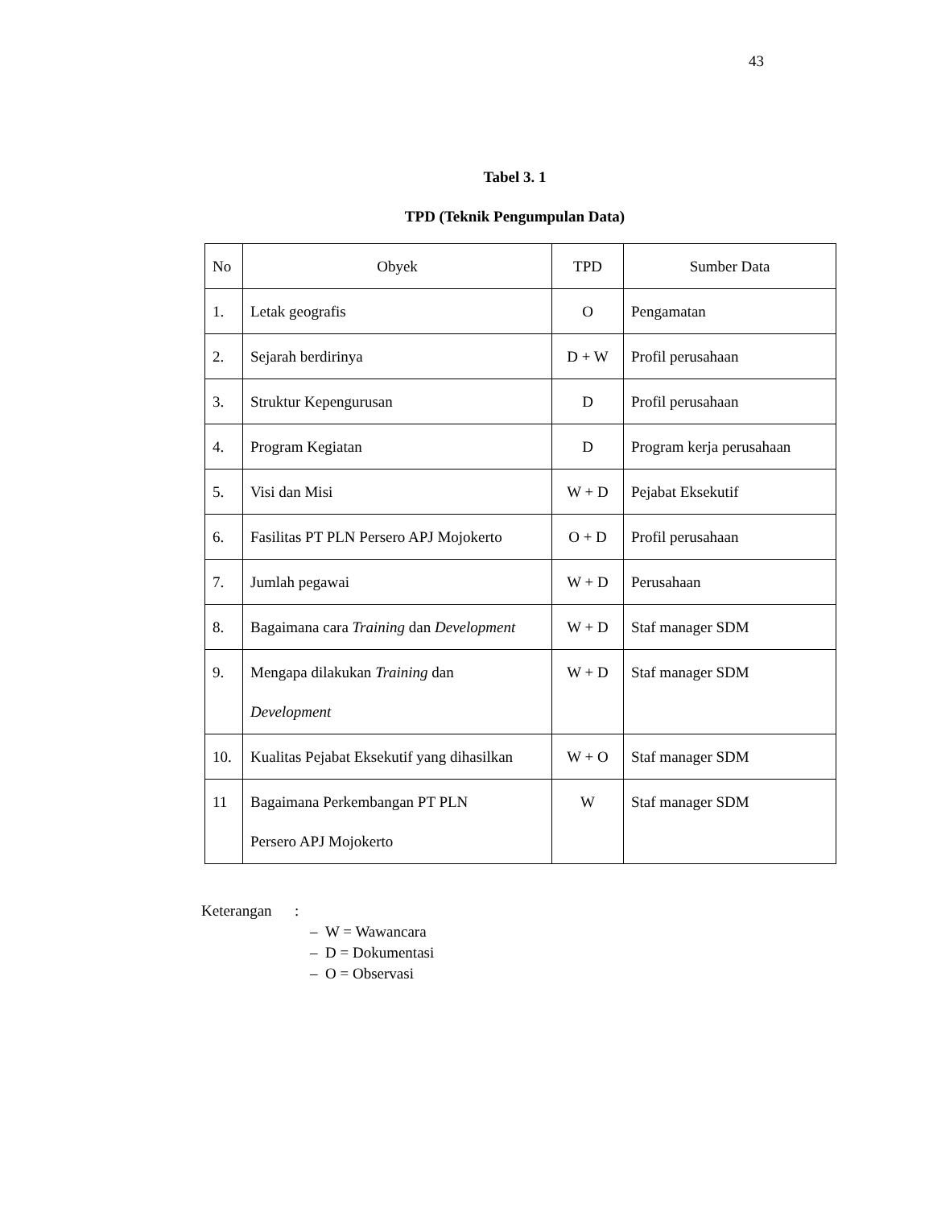43
Tabel 3. 1
TPD (Teknik Pengumpulan Data)
| No | Obyek | TPD | Sumber Data |
| 1. | Letak geografis | O | Pengamatan |
| 2. | Sejarah berdirinya | D + W | Profil perusahaan |
| 3. | Struktur Kepengurusan | D | Profil perusahaan |
| 4. | Program Kegiatan | D | Program kerja perusahaan |
| 5. | Visi dan Misi | W + D | Pejabat Eksekutif |
| 6. | Fasilitas PT PLN Persero APJ Mojokerto | O + D | Profil perusahaan |
| 7. | Jumlah pegawai | W + D | Perusahaan |
| 8. | Bagaimana cara Training dan Development | W + D | Staf manager SDM |
| 9. | Mengapa dilakukan Training dan Development | W + D | Staf manager SDM |
| 10. | Kualitas Pejabat Eksekutif yang dihasilkan | W + O | Staf manager SDM |
| 11 | Bagaimana Perkembangan PT PLN Persero APJ Mojokerto | W | Staf manager SDM |
Keterangan :
– W = Wawancara
– D = Dokumentasi
– O = Observasi